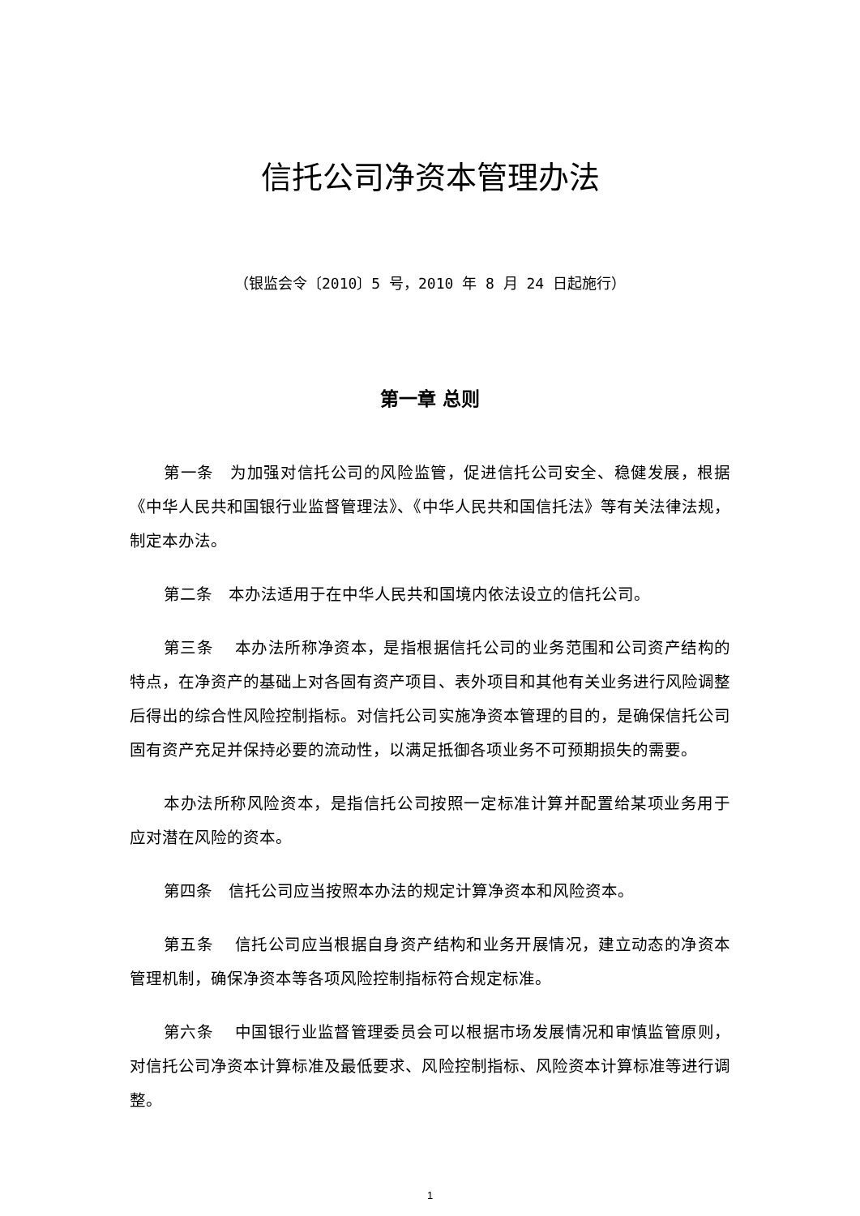信托公司净资本管理办法
（银监会令〔2010〕5 号，2010 年 8 月 24 日起施行）
第一章 总则
第一条　为加强对信托公司的风险监管，促进信托公司安全、稳健发展，根据《中华人民共和国银行业监督管理法》、《中华人民共和国信托法》等有关法律法规，制定本办法。
第二条　本办法适用于在中华人民共和国境内依法设立的信托公司。
第三条　 本办法所称净资本，是指根据信托公司的业务范围和公司资产结构的特点，在净资产的基础上对各固有资产项目、表外项目和其他有关业务进行风险调整后得出的综合性风险控制指标。对信托公司实施净资本管理的目的，是确保信托公司固有资产充足并保持必要的流动性，以满足抵御各项业务不可预期损失的需要。
本办法所称风险资本，是指信托公司按照一定标准计算并配置给某项业务用于应对潜在风险的资本。
第四条　信托公司应当按照本办法的规定计算净资本和风险资本。
第五条　 信托公司应当根据自身资产结构和业务开展情况，建立动态的净资本管理机制，确保净资本等各项风险控制指标符合规定标准。
第六条　 中国银行业监督管理委员会可以根据市场发展情况和审慎监管原则，对信托公司净资本计算标准及最低要求、风险控制指标、风险资本计算标准等进行调整。
1